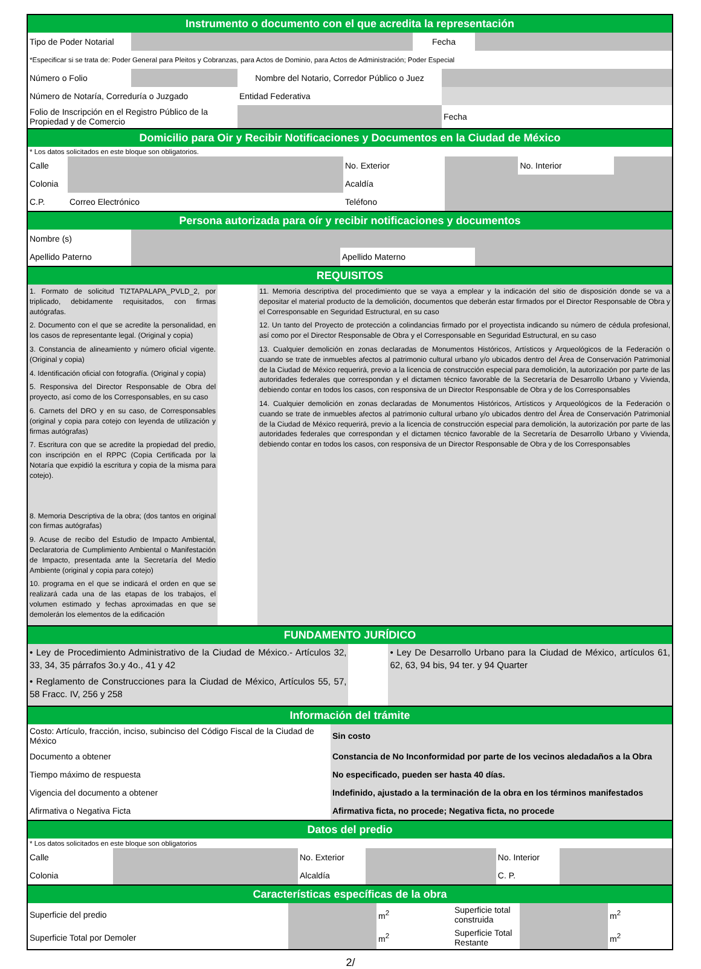Instrumento o documento con el que acredita la representación
| Tipo de Poder Notarial | | Fecha | |
| *Especificar si se trata de: Poder General para Pleitos y Cobranzas, para Actos de Dominio, para Actos de Administración; Poder Especial | | | |
| Número o Folio | | Nombre del Notario, Corredor Público o Juez | |
| Número de Notaría, Correduría o Juzgado | | Entidad Federativa | |
| Folio de Inscripción en el Registro Público de la Propiedad y de Comercio | | | Fecha |
Domicilio para Oir y Recibir Notificaciones y Documentos en la Ciudad de México
* Los datos solicitados en este bloque son obligatorios.
| Calle | | No. Exterior | | No. Interior | |
| Colonia | | Acaldía | | | |
| C.P. | Correo Electrónico | Teléfono | | | |
Persona autorizada para oír y recibir notificaciones y documentos
| Nombre (s) | | | |
| Apellido Paterno | | Apellido Materno | |
REQUISITOS
| 1. Formato de solicitud TIZTAPALAPA_PVLD_2, por triplicado, debidamente requisitados, con firmas autógrafas. 2. Documento con el que se acredite la personalidad, en los casos de representante legal. (Original y copia) 3. Constancia de alineamiento y número oficial vigente. (Original y copia) 4. Identificación oficial con fotografía. (Original y copia) 5. Responsiva del Director Responsable de Obra del proyecto, así como de los Corresponsables, en su caso 6. Carnets del DRO y en su caso, de Corresponsables (original y copia para cotejo con leyenda de utilización y firmas autógrafas) 7. Escritura con que se acredite la propiedad del predio, con inscripción en el RPPC (Copia Certificada por la Notaría que expidió la escritura y copia de la misma para cotejo). 8. Memoria Descriptiva de la obra; (dos tantos en original con firmas autógrafas) 9. Acuse de recibo del Estudio de Impacto Ambiental, Declaratoria de Cumplimiento Ambiental o Manifestación de Impacto, presentada ante la Secretaría del Medio Ambiente (original y copia para cotejo) 10. programa en el que se indicará el orden en que se realizará cada una de las etapas de los trabajos, el volumen estimado y fechas aproximadas en que se demolerán los elementos de la edificación | | 11. Memoria descriptiva del procedimiento que se vaya a emplear y la indicación del sitio de disposición donde se va a depositar el material producto de la demolición, documentos que deberán estar firmados por el Director Responsable de Obra y el Corresponsable en Seguridad Estructural, en su caso 12. Un tanto del Proyecto de protección a colindancias firmado por el proyectista indicando su número de cédula profesional, así como por el Director Responsable de Obra y el Corresponsable en Seguridad Estructural, en su caso 13. Cualquier demolición en zonas declaradas de Monumentos Históricos, Artísticos y Arqueológicos de la Federación o cuando se trate de inmuebles afectos al patrimonio cultural urbano y/o ubicados dentro del Área de Conservación Patrimonial de la Ciudad de México requerirá, previo a la licencia de construcción especial para demolición, la autorización por parte de las autoridades federales que correspondan y el dictamen técnico favorable de la Secretaría de Desarrollo Urbano y Vivienda, debiendo contar en todos los casos, con responsiva de un Director Responsable de Obra y de los Corresponsables 14. Cualquier demolición en zonas declaradas de Monumentos Históricos, Artísticos y Arqueológicos de la Federación o cuando se trate de inmuebles afectos al patrimonio cultural urbano y/o ubicados dentro del Área de Conservación Patrimonial de la Ciudad de México requerirá, previo a la licencia de construcción especial para demolición, la autorización por parte de las autoridades federales que correspondan y el dictamen técnico favorable de la Secretaría de Desarrollo Urbano y Vivienda, debiendo contar en todos los casos, con responsiva de un Director Responsable de Obra y de los Corresponsables |
FUNDAMENTO JURÍDICO
| • Ley de Procedimiento Administrativo de la Ciudad de México.- Artículos 32, 33, 34, 35 párrafos 3o.y 4o., 41 y 42 • Reglamento de Construcciones para la Ciudad de México, Artículos 55, 57, 58 Fracc. IV, 256 y 258 | | • Ley De Desarrollo Urbano para la Ciudad de México, artículos 61, 62, 63, 94 bis, 94 ter. y 94 Quarter |
Información del trámite
| Costo: Artículo, fracción, inciso, subinciso del Código Fiscal de la Ciudad de México | Sin costo |
| Documento a obtener | Constancia de No Inconformidad por parte de los vecinos aledadaños a la Obra |
| Tiempo máximo de respuesta | No especificado, pueden ser hasta 40 días. |
| Vigencia del documento a obtener | Indefinido, ajustado a la terminación de la obra en los términos manifestados |
| Afirmativa o Negativa Ficta | Afirmativa ficta, no procede; Negativa ficta, no procede |
Datos del predio
* Los datos solicitados en este bloque son obligatorios
| Calle | | No. Exterior | | No. Interior | |
| Colonia | | Alcaldía | | C. P. | |
Características específicas de la obra
| Superficie del predio | | m<sup>2</sup> | Superficie total construida | | m<sup>2</sup> |
| Superficie Total por Demoler | | m<sup>2</sup> | Superficie Total Restante | | m<sup>2</sup> |
2/